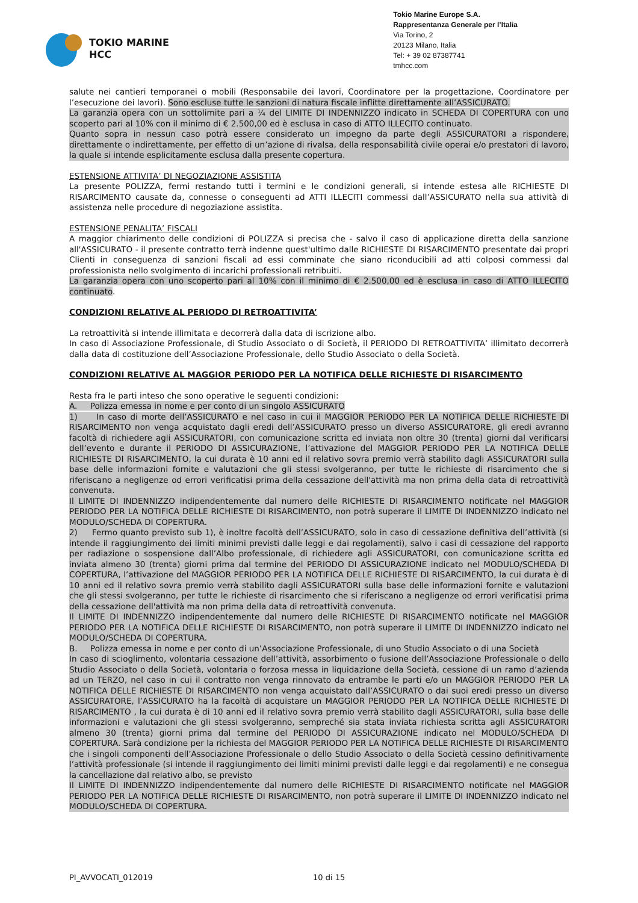TOKIO MARINE
HCC
Tokio Marine Europe S.A.
Rappresentanza Generale per l’Italia
Via Torino, 2
20123 Milano, Italia
Tel: + 39 02 87387741
tmhcc.com
salute nei cantieri temporanei o mobili (Responsabile dei lavori, Coordinatore per la progettazione, Coordinatore per l’esecuzione dei lavori). Sono escluse tutte le sanzioni di natura fiscale inflitte direttamente all’ASSICURATO.
La garanzia opera con un sottolimite pari a ¼ del LIMITE DI INDENNIZZO indicato in SCHEDA DI COPERTURA con uno scoperto pari al 10% con il minimo di € 2.500,00 ed è esclusa in caso di ATTO ILLECITO continuato.
Quanto sopra in nessun caso potrà essere considerato un impegno da parte degli ASSICURATORI a rispondere, direttamente o indirettamente, per effetto di un’azione di rivalsa, della responsabilità civile operai e/o prestatori di lavoro, la quale si intende esplicitamente esclusa dalla presente copertura.
ESTENSIONE ATTIVITA’ DI NEGOZIAZIONE ASSISTITA
La presente POLIZZA, fermi restando tutti i termini e le condizioni generali, si intende estesa alle RICHIESTE DI RISARCIMENTO causate da, connesse o conseguenti ad ATTI ILLECITI commessi dall’ASSICURATO nella sua attività di assistenza nelle procedure di negoziazione assistita.
ESTENSIONE PENALITA’ FISCALI
A maggior chiarimento delle condizioni di POLIZZA si precisa che - salvo il caso di applicazione diretta della sanzione all'ASSICURATO - il presente contratto terrà indenne quest'ultimo dalle RICHIESTE DI RISARCIMENTO presentate dai propri Clienti in conseguenza di sanzioni fiscali ad essi comminate che siano riconducibili ad atti colposi commessi dal professionista nello svolgimento di incarichi professionali retribuiti.
La garanzia opera con uno scoperto pari al 10% con il minimo di € 2.500,00 ed è esclusa in caso di ATTO ILLECITO continuato.
CONDIZIONI RELATIVE AL PERIODO DI RETROATTIVITA’
La retroattività si intende illimitata e decorrerà dalla data di iscrizione albo.
In caso di Associazione Professionale, di Studio Associato o di Società, il PERIODO DI RETROATTIVITA’ illimitato decorrerà dalla data di costituzione dell’Associazione Professionale, dello Studio Associato o della Società.
CONDIZIONI RELATIVE AL MAGGIOR PERIODO PER LA NOTIFICA DELLE RICHIESTE DI RISARCIMENTO
Resta fra le parti inteso che sono operative le seguenti condizioni:
A. Polizza emessa in nome e per conto di un singolo ASSICURATO
1) In caso di morte dell’ASSICURATO e nel caso in cui il MAGGIOR PERIODO PER LA NOTIFICA DELLE RICHIESTE DI RISARCIMENTO non venga acquistato dagli eredi dell’ASSICURATO presso un diverso ASSICURATORE, gli eredi avranno facoltà di richiedere agli ASSICURATORI, con comunicazione scritta ed inviata non oltre 30 (trenta) giorni dal verificarsi dell’evento e durante il PERIODO DI ASSICURAZIONE, l’attivazione del MAGGIOR PERIODO PER LA NOTIFICA DELLE RICHIESTE DI RISARCIMENTO, la cui durata è 10 anni ed il relativo sovra premio verrà stabilito dagli ASSICURATORI sulla base delle informazioni fornite e valutazioni che gli stessi svolgeranno, per tutte le richieste di risarcimento che si riferiscano a negligenze od errori verificatisi prima della cessazione dell'attività ma non prima della data di retroattività convenuta.
Il LIMITE DI INDENNIZZO indipendentemente dal numero delle RICHIESTE DI RISARCIMENTO notificate nel MAGGIOR PERIODO PER LA NOTIFICA DELLE RICHIESTE DI RISARCIMENTO, non potrà superare il LIMITE DI INDENNIZZO indicato nel MODULO/SCHEDA DI COPERTURA.
2) Fermo quanto previsto sub 1), è inoltre facoltà dell’ASSICURATO, solo in caso di cessazione definitiva dell’attività (si intende il raggiungimento dei limiti minimi previsti dalle leggi e dai regolamenti), salvo i casi di cessazione del rapporto per radiazione o sospensione dall’Albo professionale, di richiedere agli ASSICURATORI, con comunicazione scritta ed inviata almeno 30 (trenta) giorni prima dal termine del PERIODO DI ASSICURAZIONE indicato nel MODULO/SCHEDA DI COPERTURA, l’attivazione del MAGGIOR PERIODO PER LA NOTIFICA DELLE RICHIESTE DI RISARCIMENTO, la cui durata è di 10 anni ed il relativo sovra premio verrà stabilito dagli ASSICURATORI sulla base delle informazioni fornite e valutazioni che gli stessi svolgeranno, per tutte le richieste di risarcimento che si riferiscano a negligenze od errori verificatisi prima della cessazione dell'attività ma non prima della data di retroattività convenuta.
Il LIMITE DI INDENNIZZO indipendentemente dal numero delle RICHIESTE DI RISARCIMENTO notificate nel MAGGIOR PERIODO PER LA NOTIFICA DELLE RICHIESTE DI RISARCIMENTO, non potrà superare il LIMITE DI INDENNIZZO indicato nel MODULO/SCHEDA DI COPERTURA.
B. Polizza emessa in nome e per conto di un’Associazione Professionale, di uno Studio Associato o di una Società
In caso di scioglimento, volontaria cessazione dell’attività, assorbimento o fusione dell’Associazione Professionale o dello Studio Associato o della Società, volontaria o forzosa messa in liquidazione della Società, cessione di un ramo d’azienda ad un TERZO, nel caso in cui il contratto non venga rinnovato da entrambe le parti e/o un MAGGIOR PERIODO PER LA NOTIFICA DELLE RICHIESTE DI RISARCIMENTO non venga acquistato dall’ASSICURATO o dai suoi eredi presso un diverso ASSICURATORE, l’ASSICURATO ha la facoltà di acquistare un MAGGIOR PERIODO PER LA NOTIFICA DELLE RICHIESTE DI RISARCIMENTO , la cui durata è di 10 anni ed il relativo sovra premio verrà stabilito dagli ASSICURATORI, sulla base delle informazioni e valutazioni che gli stessi svolgeranno, sempreché sia stata inviata richiesta scritta agli ASSICURATORI almeno 30 (trenta) giorni prima dal termine del PERIODO DI ASSICURAZIONE indicato nel MODULO/SCHEDA DI COPERTURA. Sarà condizione per la richiesta del MAGGIOR PERIODO PER LA NOTIFICA DELLE RICHIESTE DI RISARCIMENTO che i singoli componenti dell’Associazione Professionale o dello Studio Associato o della Società cessino definitivamente l’attività professionale (si intende il raggiungimento dei limiti minimi previsti dalle leggi e dai regolamenti) e ne consegua la cancellazione dal relativo albo, se previsto
Il LIMITE DI INDENNIZZO indipendentemente dal numero delle RICHIESTE DI RISARCIMENTO notificate nel MAGGIOR PERIODO PER LA NOTIFICA DELLE RICHIESTE DI RISARCIMENTO, non potrà superare il LIMITE DI INDENNIZZO indicato nel MODULO/SCHEDA DI COPERTURA.
PI_AVVOCATI_012019 10 di 15